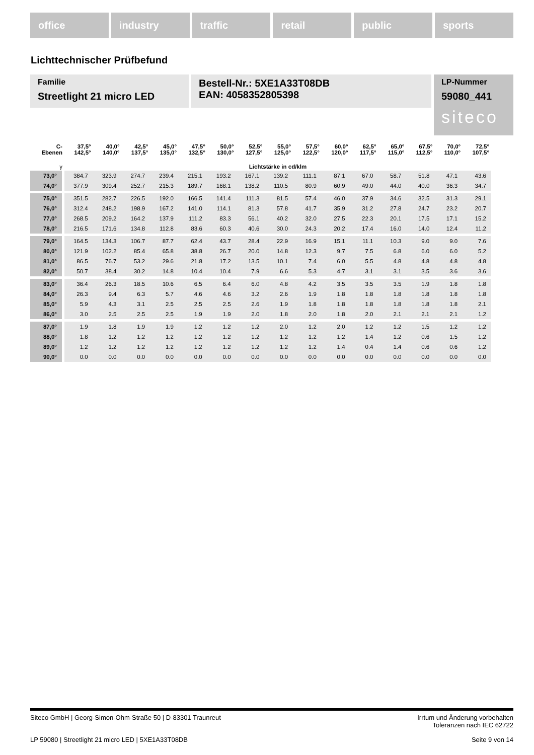office industry traffic retail public sports
Lichttechnischer Prüfbefund
Familie
Streetlight 21 micro LED
Bestell-Nr.: 5XE1A33T08DB
EAN: 4058352805398
LP-Nummer
59080_441
siteco
| C- Ebenen | 37,5° 142,5° | 40,0° 140,0° | 42,5° 137,5° | 45,0° 135,0° | 47,5° 132,5° | 50,0° 130,0° | 52,5° 127,5° | 55,0° 125,0° | 57,5° 122,5° | 60,0° 120,0° | 62,5° 117,5° | 65,0° 115,0° | 67,5° 112,5° | 70,0° 110,0° | 72,5° 107,5° |
| --- | --- | --- | --- | --- | --- | --- | --- | --- | --- | --- | --- | --- | --- | --- | --- |
| γ | Lichtstärke in cd/klm | | | | | | | | | | | | | | |
| 73,0° | 384.7 | 323.9 | 274.7 | 239.4 | 215.1 | 193.2 | 167.1 | 139.2 | 111.1 | 87.1 | 67.0 | 58.7 | 51.8 | 47.1 | 43.6 |
| 74,0° | 377.9 | 309.4 | 252.7 | 215.3 | 189.7 | 168.1 | 138.2 | 110.5 | 80.9 | 60.9 | 49.0 | 44.0 | 40.0 | 36.3 | 34.7 |
| 75,0° | 351.5 | 282.7 | 226.5 | 192.0 | 166.5 | 141.4 | 111.3 | 81.5 | 57.4 | 46.0 | 37.9 | 34.6 | 32.5 | 31.3 | 29.1 |
| 76,0° | 312.4 | 248.2 | 198.9 | 167.2 | 141.0 | 114.1 | 81.3 | 57.8 | 41.7 | 35.9 | 31.2 | 27.8 | 24.7 | 23.2 | 20.7 |
| 77,0° | 268.5 | 209.2 | 164.2 | 137.9 | 111.2 | 83.3 | 56.1 | 40.2 | 32.0 | 27.5 | 22.3 | 20.1 | 17.5 | 17.1 | 15.2 |
| 78,0° | 216.5 | 171.6 | 134.8 | 112.8 | 83.6 | 60.3 | 40.6 | 30.0 | 24.3 | 20.2 | 17.4 | 16.0 | 14.0 | 12.4 | 11.2 |
| 79,0° | 164.5 | 134.3 | 106.7 | 87.7 | 62.4 | 43.7 | 28.4 | 22.9 | 16.9 | 15.1 | 11.1 | 10.3 | 9.0 | 9.0 | 7.6 |
| 80,0° | 121.9 | 102.2 | 85.4 | 65.8 | 38.8 | 26.7 | 20.0 | 14.8 | 12.3 | 9.7 | 7.5 | 6.8 | 6.0 | 6.0 | 5.2 |
| 81,0° | 86.5 | 76.7 | 53.2 | 29.6 | 21.8 | 17.2 | 13.5 | 10.1 | 7.4 | 6.0 | 5.5 | 4.8 | 4.8 | 4.8 | 4.8 |
| 82,0° | 50.7 | 38.4 | 30.2 | 14.8 | 10.4 | 10.4 | 7.9 | 6.6 | 5.3 | 4.7 | 3.1 | 3.1 | 3.5 | 3.6 | 3.6 |
| 83,0° | 36.4 | 26.3 | 18.5 | 10.6 | 6.5 | 6.4 | 6.0 | 4.8 | 4.2 | 3.5 | 3.5 | 3.5 | 1.9 | 1.8 | 1.8 |
| 84,0° | 26.3 | 9.4 | 6.3 | 5.7 | 4.6 | 4.6 | 3.2 | 2.6 | 1.9 | 1.8 | 1.8 | 1.8 | 1.8 | 1.8 | 1.8 |
| 85,0° | 5.9 | 4.3 | 3.1 | 2.5 | 2.5 | 2.5 | 2.6 | 1.9 | 1.8 | 1.8 | 1.8 | 1.8 | 1.8 | 1.8 | 2.1 |
| 86,0° | 3.0 | 2.5 | 2.5 | 2.5 | 1.9 | 1.9 | 2.0 | 1.8 | 2.0 | 1.8 | 2.0 | 2.1 | 2.1 | 2.1 | 1.2 |
| 87,0° | 1.9 | 1.8 | 1.9 | 1.9 | 1.2 | 1.2 | 1.2 | 2.0 | 1.2 | 2.0 | 1.2 | 1.2 | 1.5 | 1.2 | 1.2 |
| 88,0° | 1.8 | 1.2 | 1.2 | 1.2 | 1.2 | 1.2 | 1.2 | 1.2 | 1.2 | 1.2 | 1.4 | 1.2 | 0.6 | 1.5 | 1.2 |
| 89,0° | 1.2 | 1.2 | 1.2 | 1.2 | 1.2 | 1.2 | 1.2 | 1.2 | 1.2 | 1.4 | 0.4 | 1.4 | 0.6 | 0.6 | 1.2 |
| 90,0° | 0.0 | 0.0 | 0.0 | 0.0 | 0.0 | 0.0 | 0.0 | 0.0 | 0.0 | 0.0 | 0.0 | 0.0 | 0.0 | 0.0 | 0.0 |
Siteco GmbH | Georg-Simon-Ohm-Straße 50 | D-83301 Traunreut
Irrtum und Änderung vorbehalten
Toleranzen nach IEC 62722
LP 59080 | Streetlight 21 micro LED | 5XE1A33T08DB
Seite 9 von 14